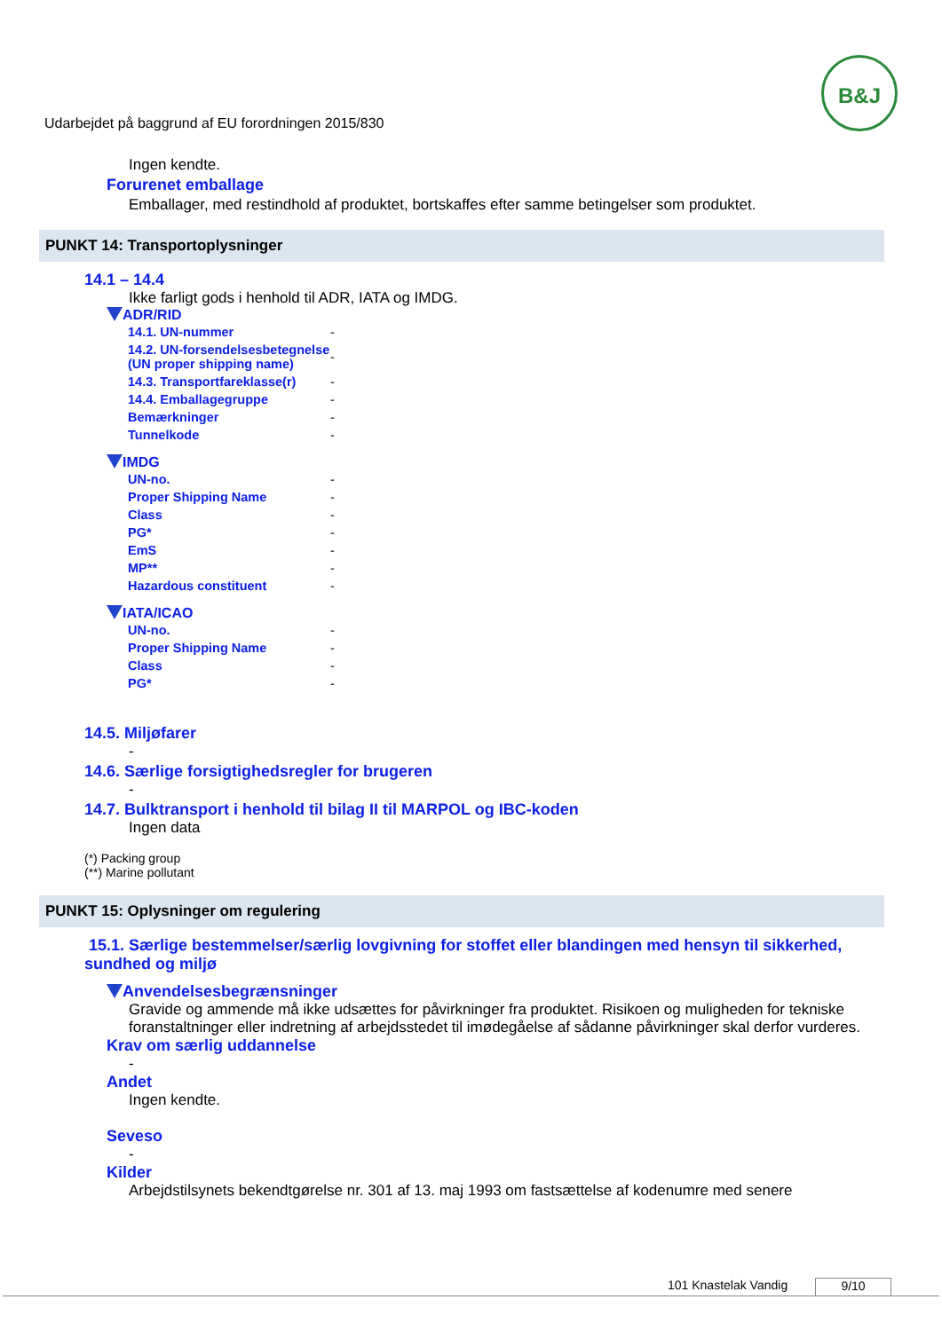Udarbejdet på baggrund af EU forordningen 2015/830
B&J
Ingen kendte.
Forurenet emballage
Emballager, med restindhold af produktet, bortskaffes efter samme betingelser som produktet.
PUNKT 14: Transportoplysninger
14.1 – 14.4
Ikke farligt gods i henhold til ADR, IATA og IMDG.
ADR/RID
| 14.1. UN-nummer | - |
| 14.2. UN-forsendelsesbetegnelse (UN proper shipping name) | - |
| 14.3. Transportfareklasse(r) | - |
| 14.4. Emballagegruppe | - |
| Bemærkninger | - |
| Tunnelkode | - |
IMDG
| UN-no. | - |
| Proper Shipping Name | - |
| Class | - |
| PG* | - |
| EmS | - |
| MP** | - |
| Hazardous constituent | - |
IATA/ICAO
| UN-no. | - |
| Proper Shipping Name | - |
| Class | - |
| PG* | - |
14.5. Miljøfarer
-
14.6. Særlige forsigtighedsregler for brugeren
-
14.7. Bulktransport i henhold til bilag II til MARPOL og IBC-koden
Ingen data
(*) Packing group
(**) Marine pollutant
PUNKT 15: Oplysninger om regulering
15.1. Særlige bestemmelser/særlig lovgivning for stoffet eller blandingen med hensyn til sikkerhed, sundhed og miljø
Anvendelsesbegrænsninger
Gravide og ammende må ikke udsættes for påvirkninger fra produktet. Risikoen og muligheden for tekniske foranstaltninger eller indretning af arbejdsstedet til imødegåelse af sådanne påvirkninger skal derfor vurderes.
Krav om særlig uddannelse
-
Andet
Ingen kendte.
Seveso
-
Kilder
Arbejdstilsynets bekendtgørelse nr. 301 af 13. maj 1993 om fastsættelse af kodenumre med senere
101 Knastelak Vandig 9/10